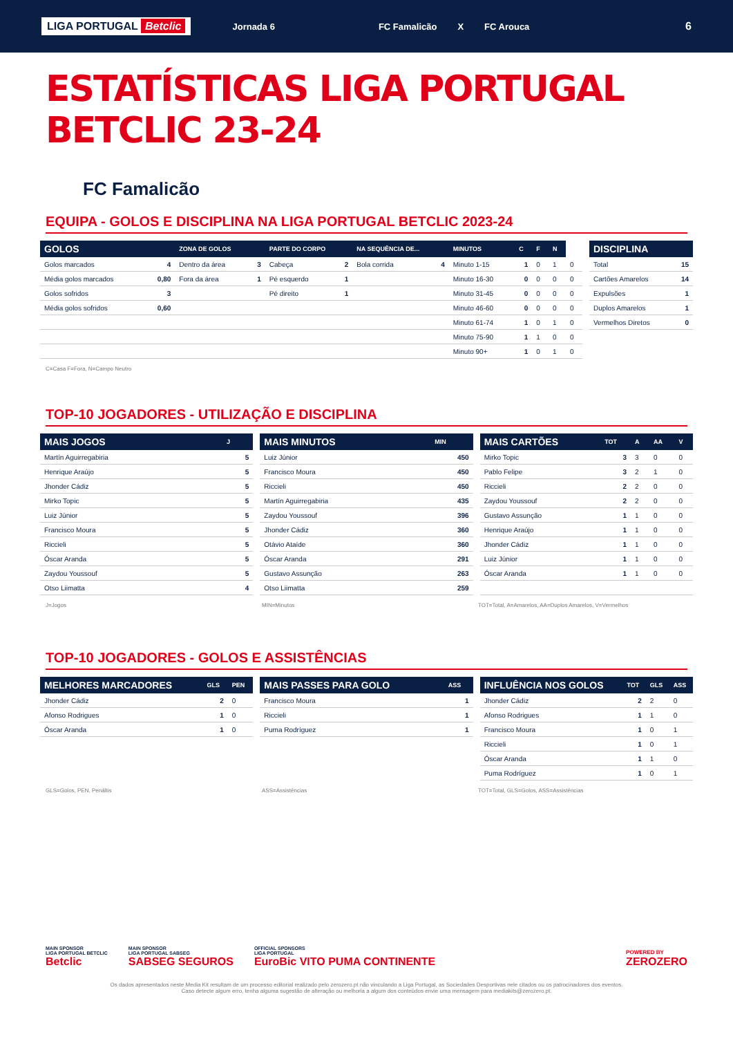LIGA PORTUGAL Betclic Jornada 6 FC Famalicão X FC Arouca 6
ESTATÍSTICAS LIGA PORTUGAL BETCLIC 23-24
FC Famalicão
EQUIPA - GOLOS E DISCIPLINA NA LIGA PORTUGAL BETCLIC 2023-24
| GOLOS | | ZONA DE GOLOS | | PARTE DO CORPO | | NA SEQUÊNCIA DE... | | MINUTOS | C | F | N | |
| --- | --- | --- | --- | --- | --- | --- | --- | --- | --- | --- | --- | --- |
| Golos marcados | 4 | Dentro da área | 3 | Cabeça | 2 | Bola corrida | 4 | Minuto 1-15 | 1 | 0 | 1 | 0 |
| Média golos marcados | 0,80 | Fora da área | 1 | Pé esquerdo | 1 | | | Minuto 16-30 | 0 | 0 | 0 | 0 |
| Golos sofridos | 3 | | | Pé direito | 1 | | | Minuto 31-45 | 0 | 0 | 0 | 0 |
| Média golos sofridos | 0,60 | | | | | | | Minuto 46-60 | 0 | 0 | 0 | 0 |
| | | | | | | | | Minuto 61-74 | 1 | 0 | 1 | 0 |
| | | | | | | | | Minuto 75-90 | 1 | 1 | 0 | 0 |
| | | | | | | | | Minuto 90+ | 1 | 0 | 1 | 0 |
| DISCIPLINA | |
| --- | --- |
| Total | 15 |
| Cartões Amarelos | 14 |
| Expulsões | 1 |
| Duplos Amarelos | 1 |
| Vermelhos Diretos | 0 |
C=Casa F=Fora, N=Campo Neutro
TOP-10 JOGADORES - UTILIZAÇÃO E DISCIPLINA
| MAIS JOGOS | J |
| --- | --- |
| Martín Aguirregabiria | 5 |
| Henrique Araújo | 5 |
| Jhonder Cádiz | 5 |
| Mirko Topic | 5 |
| Luiz Júnior | 5 |
| Francisco Moura | 5 |
| Riccieli | 5 |
| Óscar Aranda | 5 |
| Zaydou Youssouf | 5 |
| Otso Liimatta | 4 |
| MAIS MINUTOS | MIN |
| --- | --- |
| Luiz Júnior | 450 |
| Francisco Moura | 450 |
| Riccieli | 450 |
| Martín Aguirregabiria | 435 |
| Zaydou Youssouf | 396 |
| Jhonder Cádiz | 360 |
| Otávio Ataíde | 360 |
| Óscar Aranda | 291 |
| Gustavo Assunção | 263 |
| Otso Liimatta | 259 |
| MAIS CARTÕES | TOT | A | AA | V |
| --- | --- | --- | --- | --- |
| Mirko Topic | 3 | 3 | 0 | 0 |
| Pablo Felipe | 3 | 2 | 1 | 0 |
| Riccieli | 2 | 2 | 0 | 0 |
| Zaydou Youssouf | 2 | 2 | 0 | 0 |
| Gustavo Assunção | 1 | 1 | 0 | 0 |
| Henrique Araújo | 1 | 1 | 0 | 0 |
| Jhonder Cádiz | 1 | 1 | 0 | 0 |
| Luiz Júnior | 1 | 1 | 0 | 0 |
| Óscar Aranda | 1 | 1 | 0 | 0 |
J=Jogos MIN=Minutos TOT=Total, A=Amarelos, AA=Duplos Amarelos, V=Vermelhos
TOP-10 JOGADORES - GOLOS E ASSISTÊNCIAS
| MELHORES MARCADORES | GLS | PEN |
| --- | --- | --- |
| Jhonder Cádiz | 2 | 0 |
| Afonso Rodrigues | 1 | 0 |
| Óscar Aranda | 1 | 0 |
| MAIS PASSES PARA GOLO | ASS |
| --- | --- |
| Francisco Moura | 1 |
| Riccieli | 1 |
| Puma Rodríguez | 1 |
| INFLUÊNCIA NOS GOLOS | TOT | GLS | ASS |
| --- | --- | --- | --- |
| Jhonder Cádiz | 2 | 2 | 0 |
| Afonso Rodrigues | 1 | 1 | 0 |
| Francisco Moura | 1 | 0 | 1 |
| Riccieli | 1 | 0 | 1 |
| Óscar Aranda | 1 | 1 | 0 |
| Puma Rodríguez | 1 | 0 | 1 |
GLS=Golos, PEN, Penáltis ASS=Assistências TOT=Total, GLS=Golos, ASS=Assistências
MAIN SPONSOR
LIGA PORTUGAL BETCLIC
Betclic
MAIN SPONSOR
LIGA PORTUGAL SABSEG
SABSEG SEGUROS
OFFICIAL SPONSORS
LIGA PORTUGAL
EuroBic VITO PUMA CONTINENTE
POWERED BY
ZEROZERO
Os dados apresentados neste Media Kit resultam de um processo editorial realizado pelo zerozero.pt não vinculando a Liga Portugal, as Sociedades Desportivas nele citados ou os patrocinadores dos eventos.
Caso detecte algum erro, tenha alguma sugestão de alteração ou melhoria a algum dos conteúdos envie uma mensagem para mediakits@zerozero.pt.